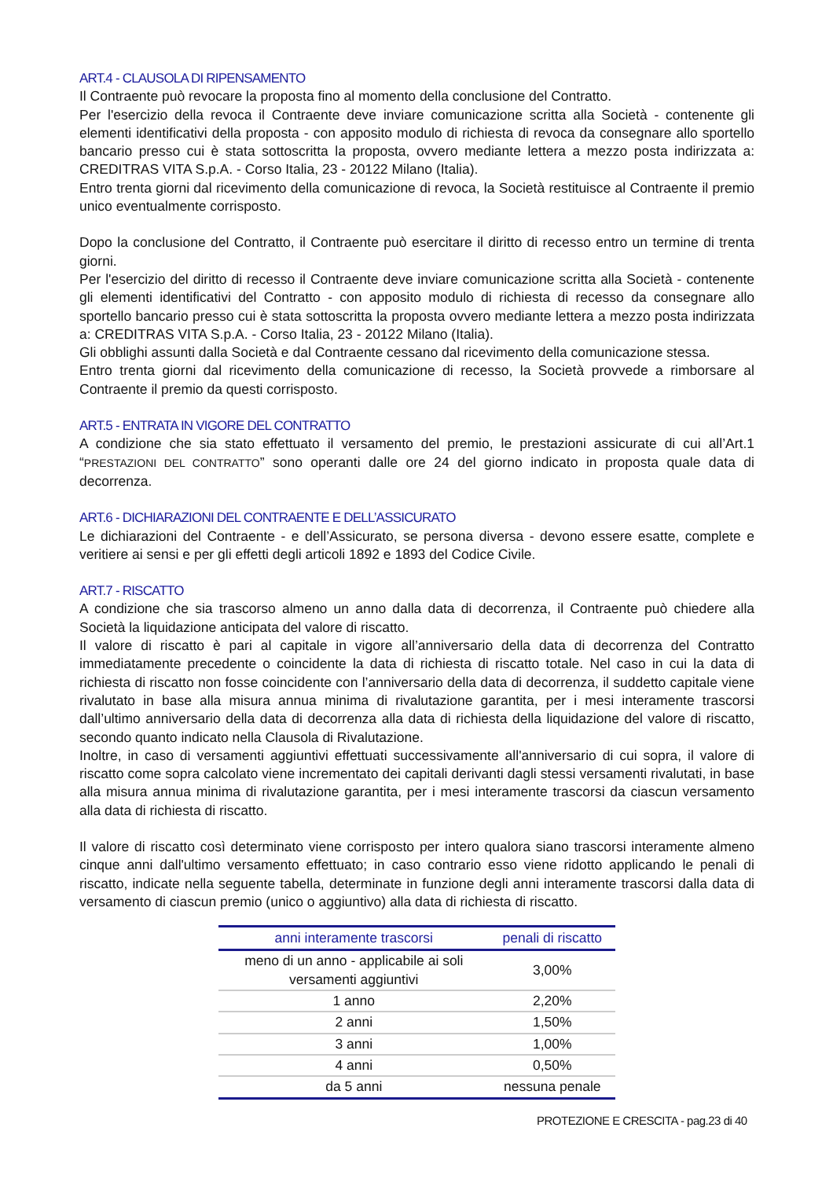ART.4 - CLAUSOLA DI RIPENSAMENTO
Il Contraente può revocare la proposta fino al momento della conclusione del Contratto.
Per l'esercizio della revoca il Contraente deve inviare comunicazione scritta alla Società - contenente gli elementi identificativi della proposta - con apposito modulo di richiesta di revoca da consegnare allo sportello bancario presso cui è stata sottoscritta la proposta, ovvero mediante lettera a mezzo posta indirizzata a: CREDITRAS VITA S.p.A. - Corso Italia, 23 - 20122 Milano (Italia).
Entro trenta giorni dal ricevimento della comunicazione di revoca, la Società restituisce al Contraente il premio unico eventualmente corrisposto.
Dopo la conclusione del Contratto, il Contraente può esercitare il diritto di recesso entro un termine di trenta giorni.
Per l'esercizio del diritto di recesso il Contraente deve inviare comunicazione scritta alla Società - contenente gli elementi identificativi del Contratto - con apposito modulo di richiesta di recesso da consegnare allo sportello bancario presso cui è stata sottoscritta la proposta ovvero mediante lettera a mezzo posta indirizzata a: CREDITRAS VITA S.p.A. - Corso Italia, 23 - 20122 Milano (Italia).
Gli obblighi assunti dalla Società e dal Contraente cessano dal ricevimento della comunicazione stessa.
Entro trenta giorni dal ricevimento della comunicazione di recesso, la Società provvede a rimborsare al Contraente il premio da questi corrisposto.
ART.5 - ENTRATA IN VIGORE DEL CONTRATTO
A condizione che sia stato effettuato il versamento del premio, le prestazioni assicurate di cui all’Art.1 “PRESTAZIONI DEL CONTRATTO” sono operanti dalle ore 24 del giorno indicato in proposta quale data di decorrenza.
ART.6 - DICHIARAZIONI DEL CONTRAENTE E DELL’ASSICURATO
Le dichiarazioni del Contraente - e dell’Assicurato, se persona diversa - devono essere esatte, complete e veritiere ai sensi e per gli effetti degli articoli 1892 e 1893 del Codice Civile.
ART.7 - RISCATTO
A condizione che sia trascorso almeno un anno dalla data di decorrenza, il Contraente può chiedere alla Società la liquidazione anticipata del valore di riscatto.
Il valore di riscatto è pari al capitale in vigore all’anniversario della data di decorrenza del Contratto immediatamente precedente o coincidente la data di richiesta di riscatto totale. Nel caso in cui la data di richiesta di riscatto non fosse coincidente con l’anniversario della data di decorrenza, il suddetto capitale viene rivalutato in base alla misura annua minima di rivalutazione garantita, per i mesi interamente trascorsi dall’ultimo anniversario della data di decorrenza alla data di richiesta della liquidazione del valore di riscatto, secondo quanto indicato nella Clausola di Rivalutazione.
Inoltre, in caso di versamenti aggiuntivi effettuati successivamente all'anniversario di cui sopra, il valore di riscatto come sopra calcolato viene incrementato dei capitali derivanti dagli stessi versamenti rivalutati, in base alla misura annua minima di rivalutazione garantita, per i mesi interamente trascorsi da ciascun versamento alla data di richiesta di riscatto.
Il valore di riscatto così determinato viene corrisposto per intero qualora siano trascorsi interamente almeno cinque anni dall'ultimo versamento effettuato; in caso contrario esso viene ridotto applicando le penali di riscatto, indicate nella seguente tabella, determinate in funzione degli anni interamente trascorsi dalla data di versamento di ciascun premio (unico o aggiuntivo) alla data di richiesta di riscatto.
| anni interamente trascorsi | penali di riscatto |
| --- | --- |
| meno di un anno - applicabile ai soli versamenti aggiuntivi | 3,00% |
| 1 anno | 2,20% |
| 2 anni | 1,50% |
| 3 anni | 1,00% |
| 4 anni | 0,50% |
| da 5 anni | nessuna penale |
PROTEZIONE E CRESCITA - pag.23 di 40